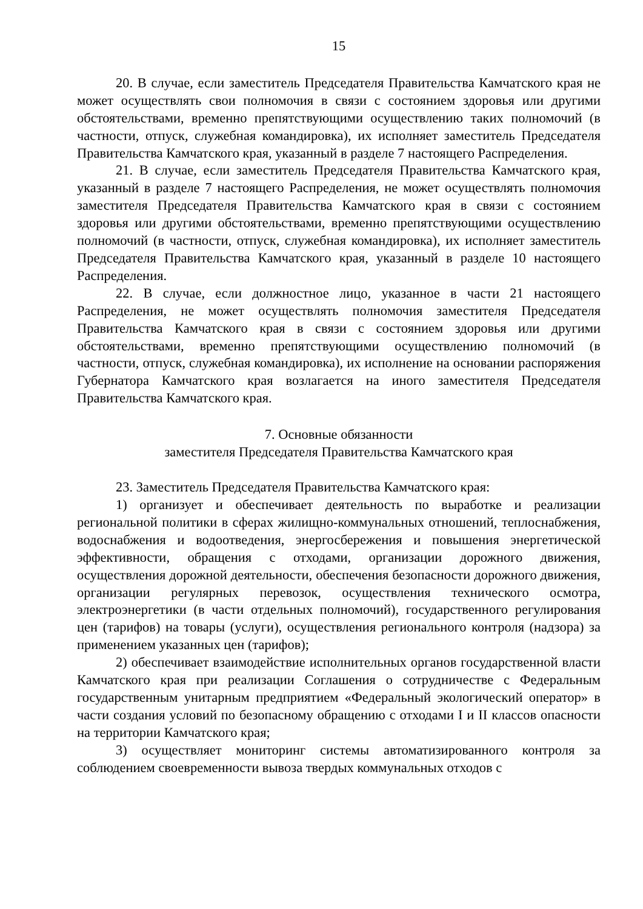15
20. В случае, если заместитель Председателя Правительства Камчатского края не может осуществлять свои полномочия в связи с состоянием здоровья или другими обстоятельствами, временно препятствующими осуществлению таких полномочий (в частности, отпуск, служебная командировка), их исполняет заместитель Председателя Правительства Камчатского края, указанный в разделе 7 настоящего Распределения.
21. В случае, если заместитель Председателя Правительства Камчатского края, указанный в разделе 7 настоящего Распределения, не может осуществлять полномочия заместителя Председателя Правительства Камчатского края в связи с состоянием здоровья или другими обстоятельствами, временно препятствующими осуществлению полномочий (в частности, отпуск, служебная командировка), их исполняет заместитель Председателя Правительства Камчатского края, указанный в разделе 10 настоящего Распределения.
22. В случае, если должностное лицо, указанное в части 21 настоящего Распределения, не может осуществлять полномочия заместителя Председателя Правительства Камчатского края в связи с состоянием здоровья или другими обстоятельствами, временно препятствующими осуществлению полномочий (в частности, отпуск, служебная командировка), их исполнение на основании распоряжения Губернатора Камчатского края возлагается на иного заместителя Председателя Правительства Камчатского края.
7. Основные обязанности
заместителя Председателя Правительства Камчатского края
23. Заместитель Председателя Правительства Камчатского края:
1) организует и обеспечивает деятельность по выработке и реализации региональной политики в сферах жилищно-коммунальных отношений, теплоснабжения, водоснабжения и водоотведения, энергосбережения и повышения энергетической эффективности, обращения с отходами, организации дорожного движения, осуществления дорожной деятельности, обеспечения безопасности дорожного движения, организации регулярных перевозок, осуществления технического осмотра, электроэнергетики (в части отдельных полномочий), государственного регулирования цен (тарифов) на товары (услуги), осуществления регионального контроля (надзора) за применением указанных цен (тарифов);
2) обеспечивает взаимодействие исполнительных органов государственной власти Камчатского края при реализации Соглашения о сотрудничестве с Федеральным государственным унитарным предприятием «Федеральный экологический оператор» в части создания условий по безопасному обращению с отходами I и II классов опасности на территории Камчатского края;
3) осуществляет мониторинг системы автоматизированного контроля за соблюдением своевременности вывоза твердых коммунальных отходов с